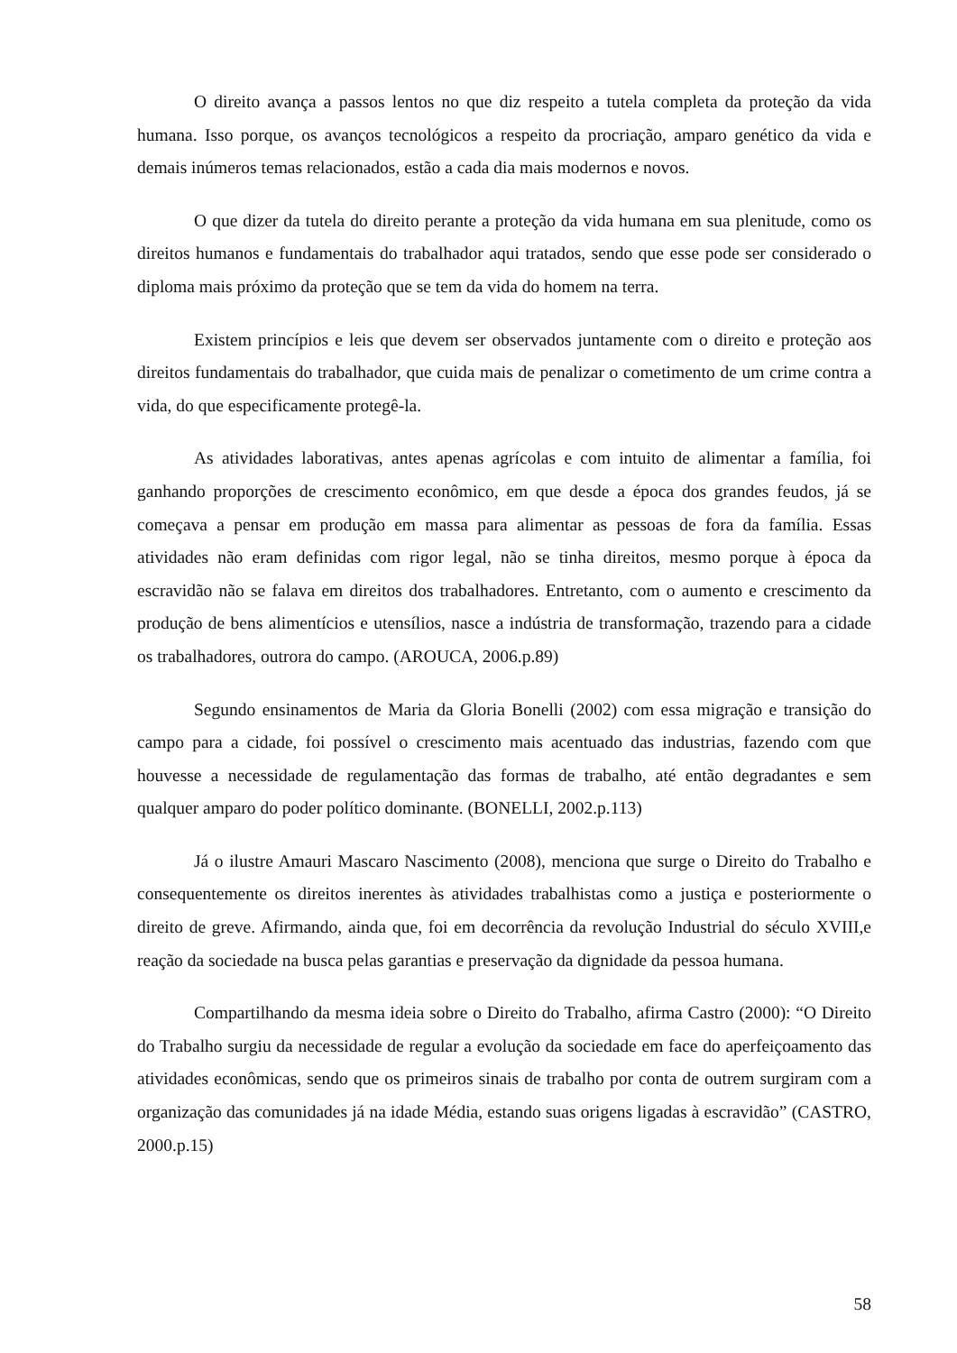O direito avança a passos lentos no que diz respeito a tutela completa da proteção da vida humana. Isso porque, os avanços tecnológicos a respeito da procriação, amparo genético da vida e demais inúmeros temas relacionados, estão a cada dia mais modernos e novos.
O que dizer da tutela do direito perante a proteção da vida humana em sua plenitude, como os direitos humanos e fundamentais do trabalhador aqui tratados, sendo que esse pode ser considerado o diploma mais próximo da proteção que se tem da vida do homem na terra.
Existem princípios e leis que devem ser observados juntamente com o direito e proteção aos direitos fundamentais do trabalhador, que cuida mais de penalizar o cometimento de um crime contra a vida, do que especificamente protegê-la.
As atividades laborativas, antes apenas agrícolas e com intuito de alimentar a família, foi ganhando proporções de crescimento econômico, em que desde a época dos grandes feudos, já se começava a pensar em produção em massa para alimentar as pessoas de fora da família. Essas atividades não eram definidas com rigor legal, não se tinha direitos, mesmo porque à época da escravidão não se falava em direitos dos trabalhadores. Entretanto, com o aumento e crescimento da produção de bens alimentícios e utensílios, nasce a indústria de transformação, trazendo para a cidade os trabalhadores, outrora do campo. (AROUCA, 2006.p.89)
Segundo ensinamentos de Maria da Gloria Bonelli (2002) com essa migração e transição do campo para a cidade, foi possível o crescimento mais acentuado das industrias, fazendo com que houvesse a necessidade de regulamentação das formas de trabalho, até então degradantes e sem qualquer amparo do poder político dominante. (BONELLI, 2002.p.113)
Já o ilustre Amauri Mascaro Nascimento (2008), menciona que surge o Direito do Trabalho e consequentemente os direitos inerentes às atividades trabalhistas como a justiça e posteriormente o direito de greve. Afirmando, ainda que, foi em decorrência da revolução Industrial do século XVIII,e reação da sociedade na busca pelas garantias e preservação da dignidade da pessoa humana.
Compartilhando da mesma ideia sobre o Direito do Trabalho, afirma Castro (2000): “O Direito do Trabalho surgiu da necessidade de regular a evolução da sociedade em face do aperfeiçoamento das atividades econômicas, sendo que os primeiros sinais de trabalho por conta de outrem surgiram com a organização das comunidades já na idade Média, estando suas origens ligadas à escravidão” (CASTRO, 2000.p.15)
58